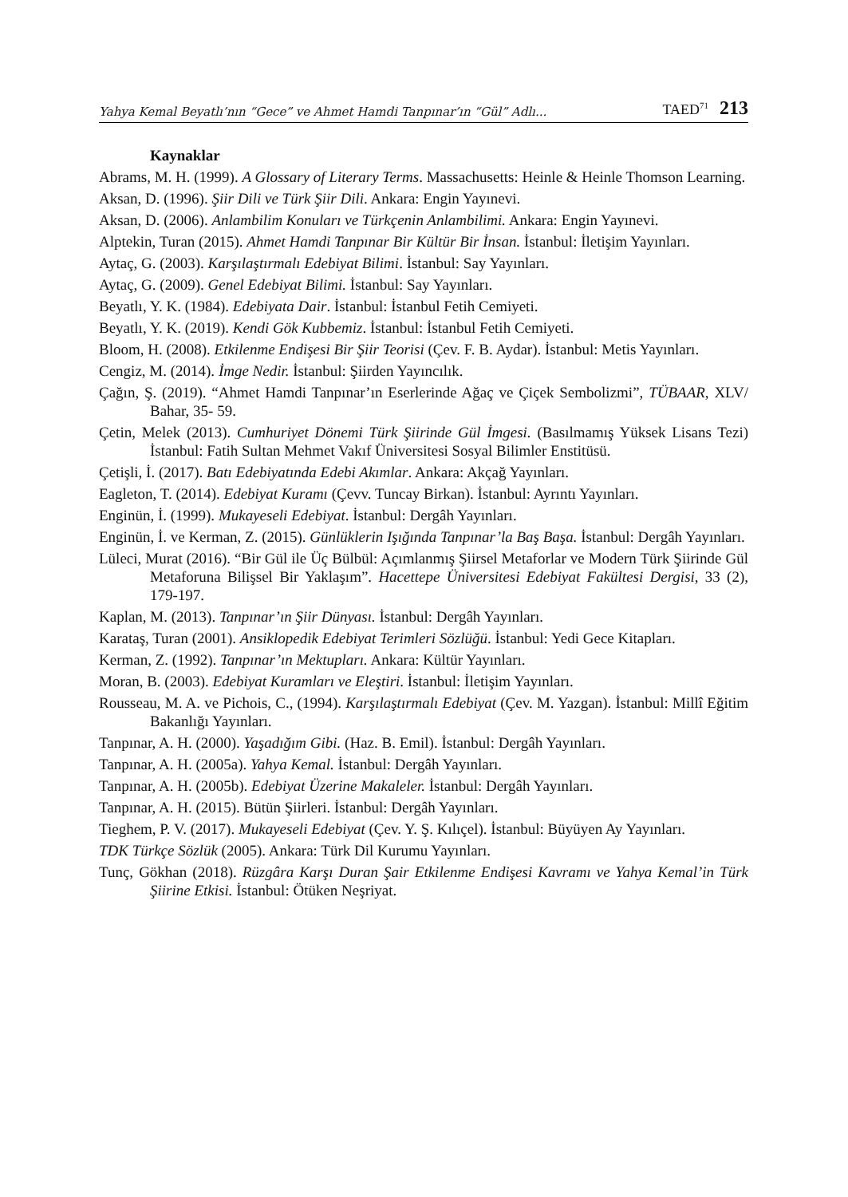Yahya Kemal Beyatlı’nın “Gece” ve Ahmet Hamdi Tanpınar’ın “Gül” Adlı... TAED<sup>71</sup> 213
Kaynaklar
Abrams, M. H. (1999). A Glossary of Literary Terms. Massachusetts: Heinle & Heinle Thomson Learning.
Aksan, D. (1996). Şiir Dili ve Türk Şiir Dili. Ankara: Engin Yayınevi.
Aksan, D. (2006). Anlambilim Konuları ve Türkçenin Anlambilimi. Ankara: Engin Yayınevi.
Alptekin, Turan (2015). Ahmet Hamdi Tanpınar Bir Kültür Bir İnsan. İstanbul: İletişim Yayınları.
Aytaç, G. (2003). Karşılaştırmalı Edebiyat Bilimi. İstanbul: Say Yayınları.
Aytaç, G. (2009). Genel Edebiyat Bilimi. İstanbul: Say Yayınları.
Beyatlı, Y. K. (1984). Edebiyata Dair. İstanbul: İstanbul Fetih Cemiyeti.
Beyatlı, Y. K. (2019). Kendi Gök Kubbemiz. İstanbul: İstanbul Fetih Cemiyeti.
Bloom, H. (2008). Etkilenme Endişesi Bir Şiir Teorisi (Çev. F. B. Aydar). İstanbul: Metis Yayınları.
Cengiz, M. (2014). İmge Nedir. İstanbul: Şiirden Yayıncılık.
Çağın, Ş. (2019). “Ahmet Hamdi Tanpınar’ın Eserlerinde Ağaç ve Çiçek Sembolizmi”, TÜBAAR, XLV/ Bahar, 35- 59.
Çetin, Melek (2013). Cumhuriyet Dönemi Türk Şiirinde Gül İmgesi. (Basılmamış Yüksek Lisans Tezi) İstanbul: Fatih Sultan Mehmet Vakıf Üniversitesi Sosyal Bilimler Enstitüsü.
Çetişli, İ. (2017). Batı Edebiyatında Edebi Akımlar. Ankara: Akçağ Yayınları.
Eagleton, T. (2014). Edebiyat Kuramı (Çevv. Tuncay Birkan). İstanbul: Ayrıntı Yayınları.
Enginün, İ. (1999). Mukayeseli Edebiyat. İstanbul: Dergâh Yayınları.
Enginün, İ. ve Kerman, Z. (2015). Günlüklerin Işığında Tanpınar’la Baş Başa. İstanbul: Dergâh Yayınları.
Lüleci, Murat (2016). “Bir Gül ile Üç Bülbül: Açımlanmış Şiirsel Metaforlar ve Modern Türk Şiirinde Gül Metaforuna Bilişsel Bir Yaklaşım”. Hacettepe Üniversitesi Edebiyat Fakültesi Dergisi, 33 (2), 179-197.
Kaplan, M. (2013). Tanpınar’ın Şiir Dünyası. İstanbul: Dergâh Yayınları.
Karataş, Turan (2001). Ansiklopedik Edebiyat Terimleri Sözlüğü. İstanbul: Yedi Gece Kitapları.
Kerman, Z. (1992). Tanpınar’ın Mektupları. Ankara: Kültür Yayınları.
Moran, B. (2003). Edebiyat Kuramları ve Eleştiri. İstanbul: İletişim Yayınları.
Rousseau, M. A. ve Pichois, C., (1994). Karşılaştırmalı Edebiyat (Çev. M. Yazgan). İstanbul: Millî Eğitim Bakanlığı Yayınları.
Tanpınar, A. H. (2000). Yaşadığım Gibi. (Haz. B. Emil). İstanbul: Dergâh Yayınları.
Tanpınar, A. H. (2005a). Yahya Kemal. İstanbul: Dergâh Yayınları.
Tanpınar, A. H. (2005b). Edebiyat Üzerine Makaleler. İstanbul: Dergâh Yayınları.
Tanpınar, A. H. (2015). Bütün Şiirleri. İstanbul: Dergâh Yayınları.
Tieghem, P. V. (2017). Mukayeseli Edebiyat (Çev. Y. Ş. Kılıçel). İstanbul: Büyüyen Ay Yayınları.
TDK Türkçe Sözlük (2005). Ankara: Türk Dil Kurumu Yayınları.
Tunç, Gökhan (2018). Rüzgâra Karşı Duran Şair Etkilenme Endişesi Kavramı ve Yahya Kemal’in Türk Şiirine Etkisi. İstanbul: Ötüken Neşriyat.